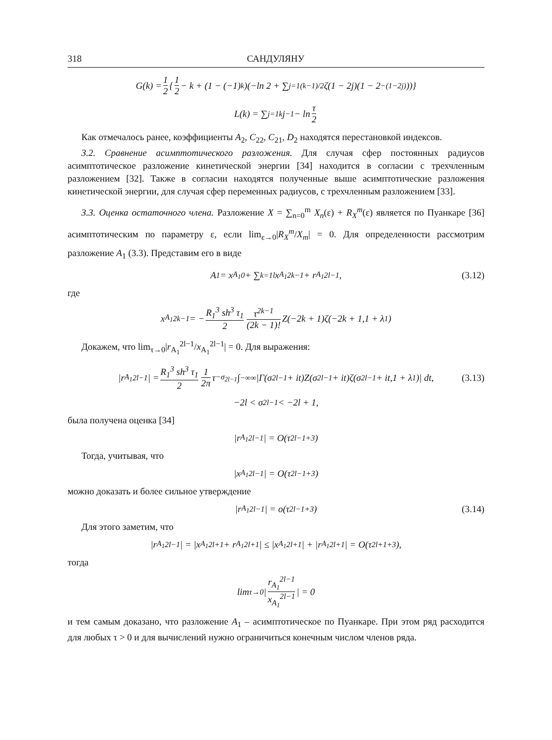318 САНДУЛЯНУ
G(k) = 1 2 { 1 2 − k + (1 − (−1)<sup>k</sup>)(−ln 2 + ∑<sub>j=1</sub><sup>(k−1)/2</sup> ζ(1 − 2j)(1 − 2<sup>−(1−2j)</sup>))}
L(k) = ∑<sub>j=1</sub><sup>k</sup> j<sup>−1</sup> − ln τ 2
Как отмечалось ранее, коэффициенты A<sub>2</sub>, C<sub>22</sub>, C<sub>21</sub>, D<sub>2</sub> находятся перестановкой индексов.
3.2. Сравнение асимптотического разложения. Для случая сфер постоянных радиусов асимптотическое разложение кинетической энергии [34] находится в согласии с трехчленным разложением [32]. Также в согласии находятся полученные выше асимптотические разложения кинетической энергии, для случая сфер переменных радиусов, с трехчленным разложением [33].
3.3. Оценка остаточного члена. Разложение X = ∑<sub>n=0</sub><sup>m</sup> X<sub>n</sub>(ε) + R<sub>X</sub><sup>m</sup>(ε) является по Пуанкаре [36] асимптотическим по параметру ε, если lim<sub>ε→0</sub>|R<sub>X</sub><sup>m</sup>/X<sub>m</sub>| = 0. Для определенности рассмотрим разложение A<sub>1</sub> (3.3). Представим его в виде
A<sub>1</sub> = x<sub>A<sub>1</sub></sub><sup>0</sup> + ∑<sub>k=1</sub><sup>l</sup> x<sub>A<sub>1</sub></sub><sup>2k−1</sup> + r<sub>A<sub>1</sub></sub><sup>2l−1</sup>, (3.12)
где
x<sub>A<sub>1</sub></sub><sup>2k−1</sup> = − R<sub>1</sub><sup>3</sup> sh<sup>3</sup> τ<sub>1</sub> 2 τ<sup>2k−1</sup> (2k − 1)! Z(−2k + 1)ζ(−2k + 1,1 + λ<sub>1</sub>)
Докажем, что lim<sub>τ→0</sub>|r<sub>A<sub>1</sub></sub><sup>2l−1</sup>/x<sub>A<sub>1</sub></sub><sup>2l−1</sup>| = 0. Для выражения:
|r<sub>A<sub>1</sub></sub><sup>2l−1</sup>| = R<sub>1</sub><sup>3</sup> sh<sup>3</sup> τ<sub>1</sub> 2 1 2π τ<sup>−σ<sub>2l−1</sub></sup> ∫<sub>−∞</sub><sup>∞</sup> |Γ(σ<sub>2l−1</sub> + it)Z(σ<sub>2l−1</sub> + it)ζ(σ<sub>2l−1</sub> + it,1 + λ<sub>1</sub>)| dt, (3.13)
−2l < σ<sub>2l−1</sub> < −2l + 1,
была получена оценка [34]
|r<sub>A<sub>1</sub></sub><sup>2l−1</sup>| = O(τ<sup>2l−1+3</sup>)
Тогда, учитывая, что
|x<sub>A<sub>1</sub></sub><sup>2l−1</sup>| = O(τ<sup>2l−1+3</sup>)
можно доказать и более сильное утверждение
|r<sub>A<sub>1</sub></sub><sup>2l−1</sup>| = o(τ<sup>2l−1+3</sup>) (3.14)
Для этого заметим, что
|r<sub>A<sub>1</sub></sub><sup>2l−1</sup>| = |x<sub>A<sub>1</sub></sub><sup>2l+1</sup> + r<sub>A<sub>1</sub></sub><sup>2l+1</sup>| ≤ |x<sub>A<sub>1</sub></sub><sup>2l+1</sup>| + |r<sub>A<sub>1</sub></sub><sup>2l+1</sup>| = O(τ<sup>2l+1+3</sup>),
тогда
lim<sub>τ→0</sub>| r<sub>A<sub>1</sub></sub><sup>2l−1</sup> x<sub>A<sub>1</sub></sub><sup>2l−1</sup> | = 0
и тем самым доказано, что разложение A<sub>1</sub> – асимптотическое по Пуанкаре. При этом ряд расходится для любых τ > 0 и для вычислений нужно ограничиться конечным числом членов ряда.